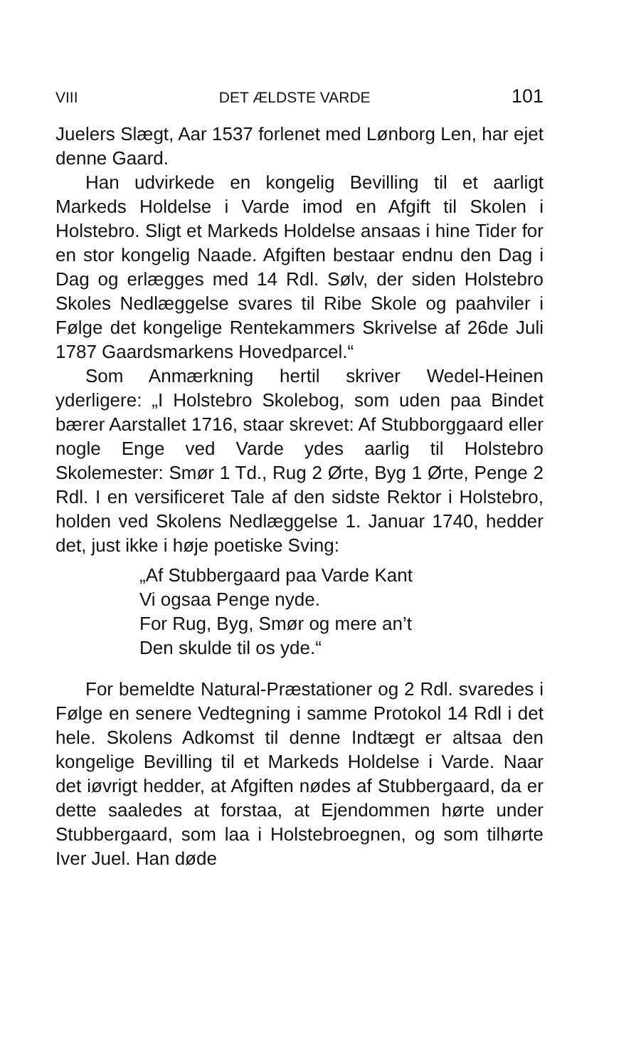VIII DET ÆLDSTE VARDE 101
Juelers Slægt, Aar 1537 forlenet med Lønborg Len, har ejet denne Gaard.
Han udvirkede en kongelig Bevilling til et aarligt Markeds Holdelse i Varde imod en Afgift til Skolen i Holstebro. Sligt et Markeds Holdelse ansaas i hine Tider for en stor kongelig Naade. Afgiften bestaar endnu den Dag i Dag og erlægges med 14 Rdl. Sølv, der siden Holstebro Skoles Nedlæggelse svares til Ribe Skole og paahviler i Følge det kongelige Rentekammers Skrivelse af 26de Juli 1787 Gaardsmarkens Hovedparcel.“
Som Anmærkning hertil skriver Wedel-Heinen yderligere: „I Holstebro Skolebog, som uden paa Bindet bærer Aarstallet 1716, staar skrevet: Af Stubborggaard eller nogle Enge ved Varde ydes aarlig til Holstebro Skolemester: Smør 1 Td., Rug 2 Ørte, Byg 1 Ørte, Penge 2 Rdl. I en versificeret Tale af den sidste Rektor i Holstebro, holden ved Skolens Nedlæggelse 1. Januar 1740, hedder det, just ikke i høje poetiske Sving:
„Af Stubbergaard paa Varde Kant
Vi ogsaa Penge nyde.
For Rug, Byg, Smør og mere an’t
Den skulde til os yde.“
For bemeldte Natural-Præstationer og 2 Rdl. svaredes i Følge en senere Vedtegning i samme Protokol 14 Rdl i det hele. Skolens Adkomst til denne Indtægt er altsaa den kongelige Bevilling til et Markeds Holdelse i Varde. Naar det iøvrigt hedder, at Afgiften nødes af Stubbergaard, da er dette saaledes at forstaa, at Ejendommen hørte under Stubbergaard, som laa i Holstebroegnen, og som tilhørte Iver Juel. Han døde